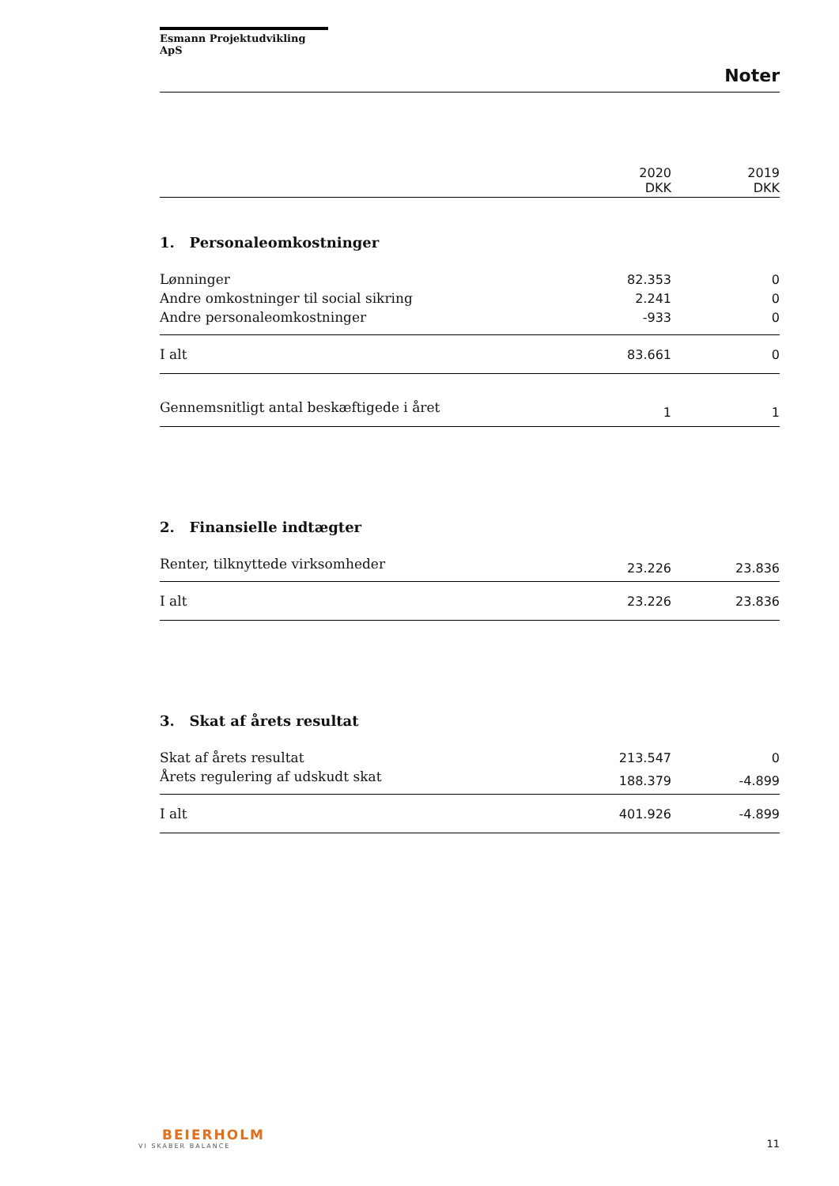Esmann Projektudvikling ApS
Noter
| | 2020 DKK | 2019 DKK |
| 1. Personaleomkostninger | | |
| Lønninger | 82.353 | 0 |
| Andre omkostninger til social sikring | 2.241 | 0 |
| Andre personaleomkostninger | -933 | 0 |
| I alt | 83.661 | 0 |
| Gennemsnitligt antal beskæftigede i året | 1 | 1 |
| 2. Finansielle indtægter | | |
| Renter, tilknyttede virksomheder | 23.226 | 23.836 |
| I alt | 23.226 | 23.836 |
| 3. Skat af årets resultat | | |
| Skat af årets resultat | 213.547 | 0 |
| Årets regulering af udskudt skat | 188.379 | -4.899 |
| I alt | 401.926 | -4.899 |
BEIERHOLM
VI SKABER BALANCE
11